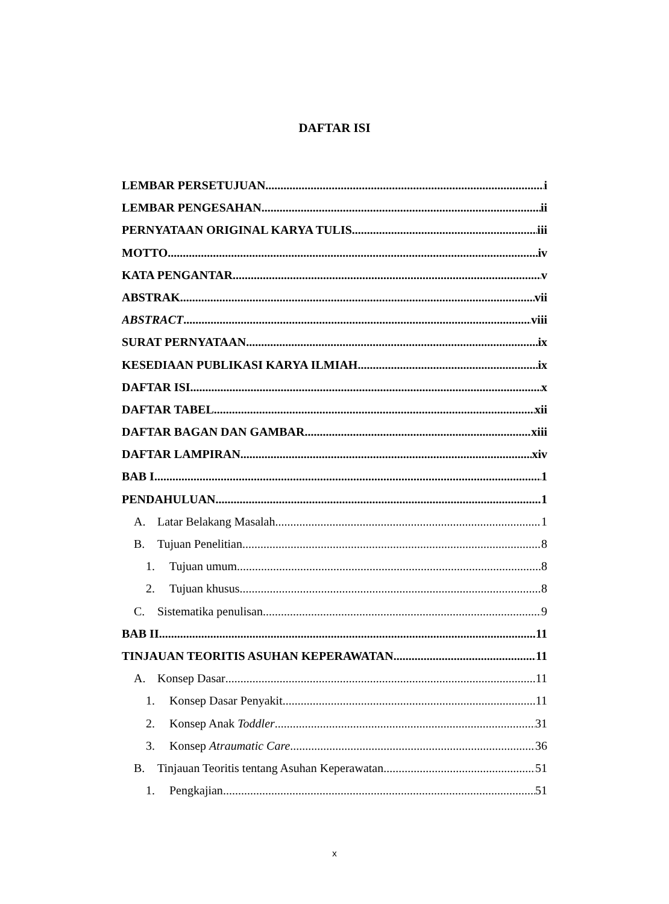DAFTAR ISI
LEMBAR PERSETUJUAN i
LEMBAR PENGESAHAN ii
PERNYATAAN ORIGINAL KARYA TULIS iii
MOTTO iv
KATA PENGANTAR v
ABSTRAK vii
ABSTRACT viii
SURAT PERNYATAAN ix
KESEDIAAN PUBLIKASI KARYA ILMIAH ix
DAFTAR ISI x
DAFTAR TABEL xii
DAFTAR BAGAN DAN GAMBAR xiii
DAFTAR LAMPIRAN xiv
BAB I 1
PENDAHULUAN 1
A. Latar Belakang Masalah 1
B. Tujuan Penelitian 8
1. Tujuan umum 8
2. Tujuan khusus 8
C. Sistematika penulisan 9
BAB II 11
TINJAUAN TEORITIS ASUHAN KEPERAWATAN 11
A. Konsep Dasar 11
1. Konsep Dasar Penyakit 11
2. Konsep Anak Toddler 31
3. Konsep Atraumatic Care 36
B. Tinjauan Teoritis tentang Asuhan Keperawatan 51
1. Pengkajian 51
x